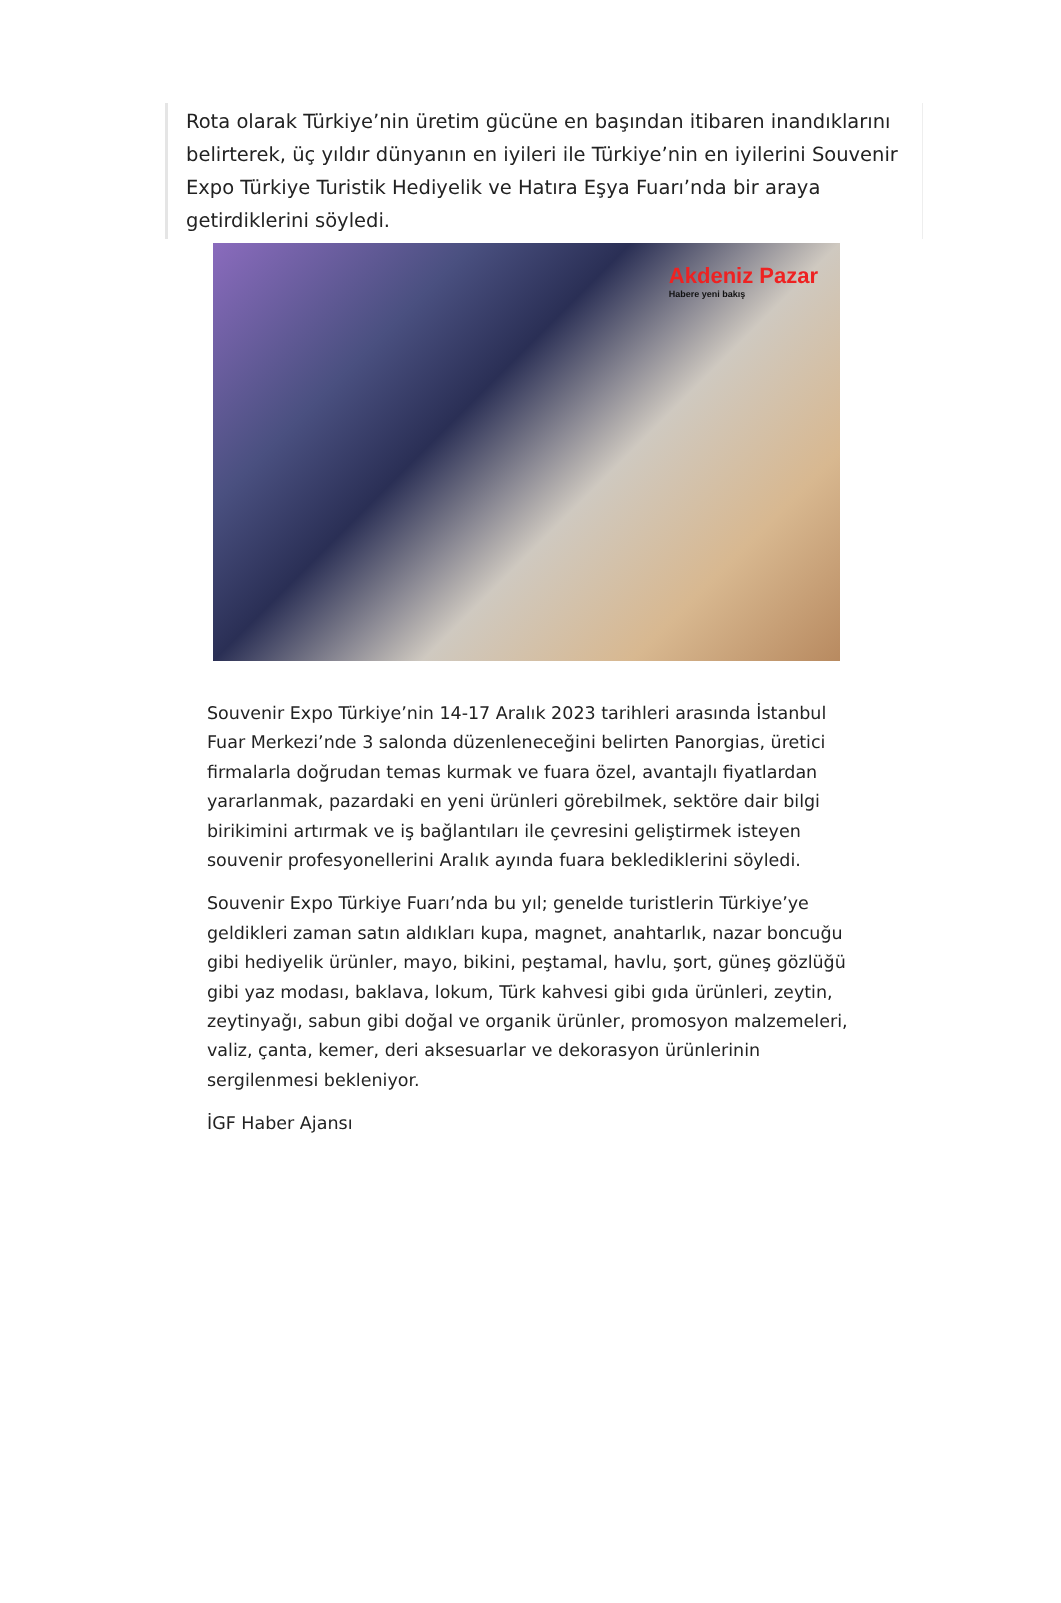Rota olarak Türkiye’nin üretim gücüne en başından itibaren inandıklarını belirterek, üç yıldır dünyanın en iyileri ile Türkiye’nin en iyilerini Souvenir Expo Türkiye Turistik Hediyelik ve Hatıra Eşya Fuarı’nda bir araya getirdiklerini söyledi.
Akdeniz Pazar
Habere yeni bakış
Souvenir Expo Türkiye’nin 14-17 Aralık 2023 tarihleri arasında İstanbul Fuar Merkezi’nde 3 salonda düzenleneceğini belirten Panorgias, üretici firmalarla doğrudan temas kurmak ve fuara özel, avantajlı fiyatlardan yararlanmak, pazardaki en yeni ürünleri görebilmek, sektöre dair bilgi birikimini artırmak ve iş bağlantıları ile çevresini geliştirmek isteyen souvenir profesyonellerini Aralık ayında fuara beklediklerini söyledi.
Souvenir Expo Türkiye Fuarı’nda bu yıl; genelde turistlerin Türkiye’ye geldikleri zaman satın aldıkları kupa, magnet, anahtarlık, nazar boncuğu gibi hediyelik ürünler, mayo, bikini, peştamal, havlu, şort, güneş gözlüğü gibi yaz modası, baklava, lokum, Türk kahvesi gibi gıda ürünleri, zeytin, zeytinyağı, sabun gibi doğal ve organik ürünler, promosyon malzemeleri, valiz, çanta, kemer, deri aksesuarlar ve dekorasyon ürünlerinin sergilenmesi bekleniyor.
İGF Haber Ajansı